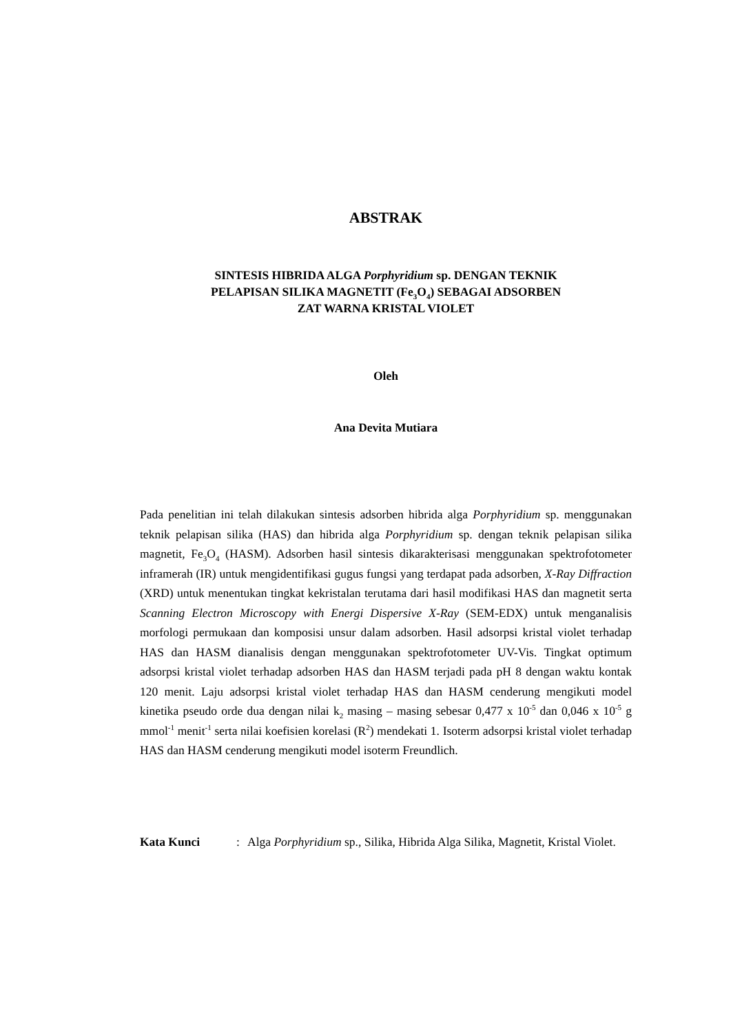ABSTRAK
SINTESIS HIBRIDA ALGA Porphyridium sp. DENGAN TEKNIK
PELAPISAN SILIKA MAGNETIT (Fe<sub>3</sub>O<sub>4</sub>) SEBAGAI ADSORBEN
ZAT WARNA KRISTAL VIOLET
Oleh
Ana Devita Mutiara
Pada penelitian ini telah dilakukan sintesis adsorben hibrida alga Porphyridium sp. menggunakan teknik pelapisan silika (HAS) dan hibrida alga Porphyridium sp. dengan teknik pelapisan silika magnetit, Fe<sub>3</sub>O<sub>4</sub> (HASM). Adsorben hasil sintesis dikarakterisasi menggunakan spektrofotometer inframerah (IR) untuk mengidentifikasi gugus fungsi yang terdapat pada adsorben, X-Ray Diffraction (XRD) untuk menentukan tingkat kekristalan terutama dari hasil modifikasi HAS dan magnetit serta Scanning Electron Microscopy with Energi Dispersive X-Ray (SEM-EDX) untuk menganalisis morfologi permukaan dan komposisi unsur dalam adsorben. Hasil adsorpsi kristal violet terhadap HAS dan HASM dianalisis dengan menggunakan spektrofotometer UV-Vis. Tingkat optimum adsorpsi kristal violet terhadap adsorben HAS dan HASM terjadi pada pH 8 dengan waktu kontak 120 menit. Laju adsorpsi kristal violet terhadap HAS dan HASM cenderung mengikuti model kinetika pseudo orde dua dengan nilai k<sub>2</sub> masing – masing sebesar 0,477 x 10<sup>-5</sup> dan 0,046 x 10<sup>-5</sup> g mmol<sup>-1</sup> menit<sup>-1</sup> serta nilai koefisien korelasi (R<sup>2</sup>) mendekati 1. Isoterm adsorpsi kristal violet terhadap HAS dan HASM cenderung mengikuti model isoterm Freundlich.
Kata Kunci: Alga Porphyridium sp., Silika, Hibrida Alga Silika, Magnetit, Kristal Violet.